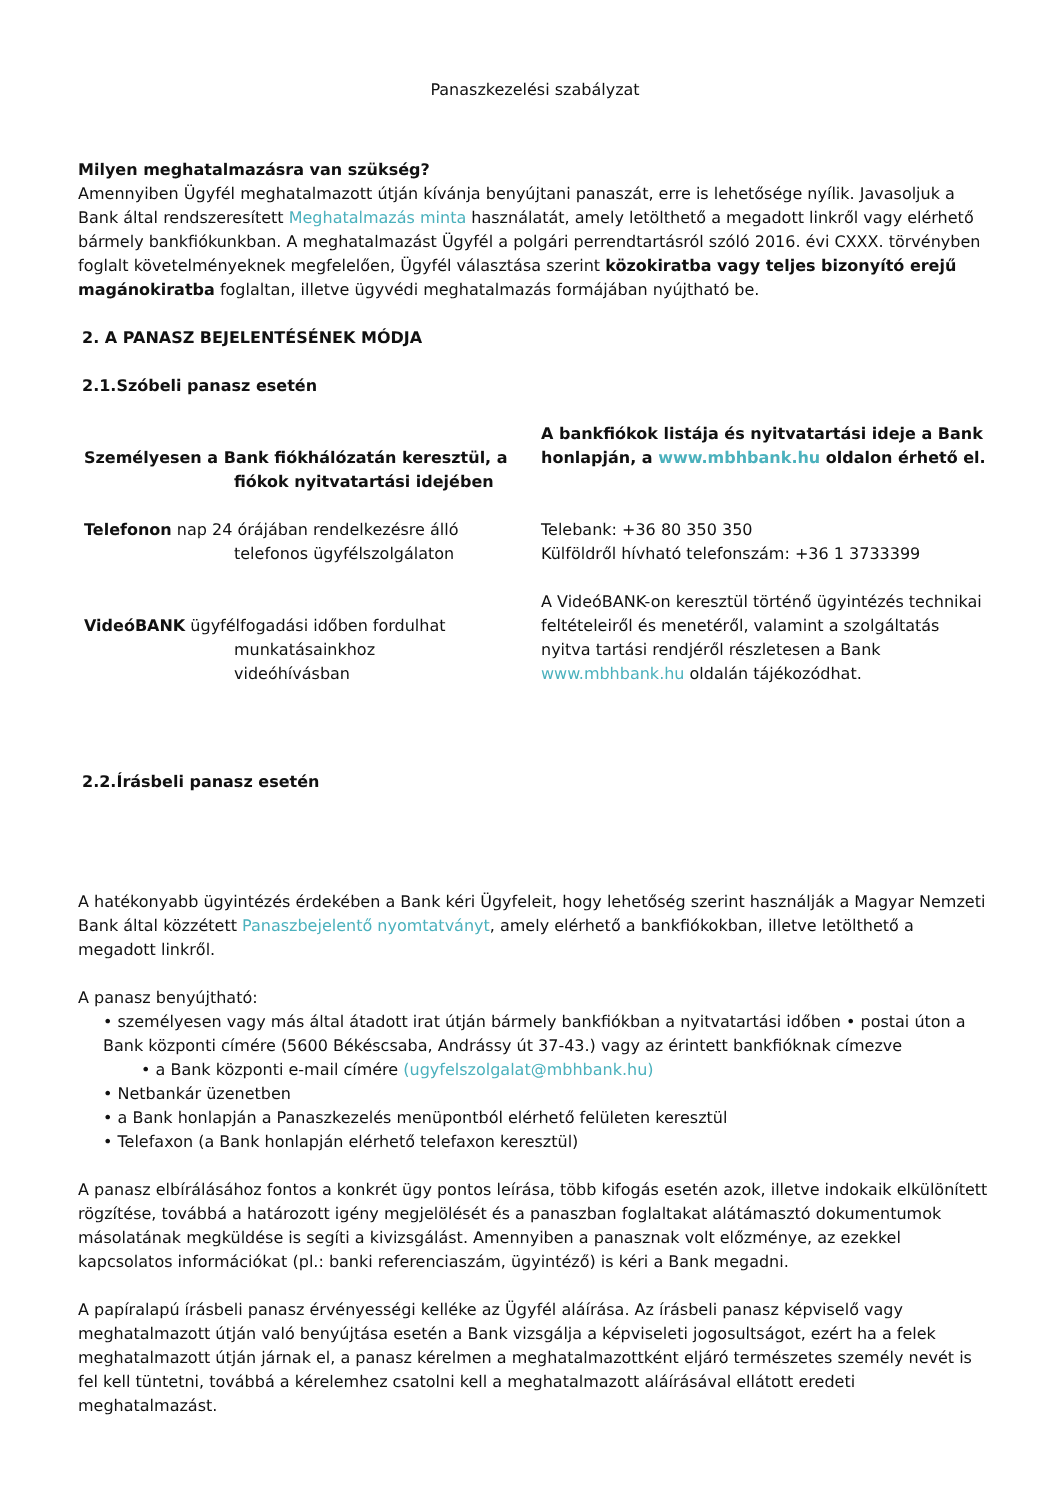Panaszkezelési szabályzat
Milyen meghatalmazásra van szükség?
Amennyiben Ügyfél meghatalmazott útján kívánja benyújtani panaszát, erre is lehetősége nyílik. Javasoljuk a Bank által rendszeresített Meghatalmazás minta használatát, amely letölthető a megadott linkről vagy elérhető bármely bankfiókunkban. A meghatalmazást Ügyfél a polgári perrendtartásról szóló 2016. évi CXXX. törvényben foglalt követelményeknek megfelelően, Ügyfél választása szerint közokiratba vagy teljes bizonyító erejű magánokiratba foglaltan, illetve ügyvédi meghatalmazás formájában nyújtható be.
2. A PANASZ BEJELENTÉSÉNEK MÓDJA
2.1.Szóbeli panasz esetén
| Személyesen a Bank fiókhálózatán keresztül, a fiókok nyitvatartási idejében | A bankfiókok listája és nyitvatartási ideje a Bank honlapján, a www.mbhbank.hu oldalon érhető el. |
| Telefonon nap 24 órájában rendelkezésre álló telefonos ügyfélszolgálaton | Telebank: +36 80 350 350 Külföldről hívható telefonszám: +36 1 3733399 |
| VideóBANK ügyfélfogadási időben fordulhat munkatásainkhoz videóhívásban | A VideóBANK-on keresztül történő ügyintézés technikai feltételeiről és menetéről, valamint a szolgáltatás nyitva tartási rendjéről részletesen a Bank www.mbhbank.hu oldalán tájékozódhat. |
2.2.Írásbeli panasz esetén
A hatékonyabb ügyintézés érdekében a Bank kéri Ügyfeleit, hogy lehetőség szerint használják a Magyar Nemzeti Bank által közzétett Panaszbejelentő nyomtatványt, amely elérhető a bankfiókokban, illetve letölthető a megadott linkről.
A panasz benyújtható:
• személyesen vagy más által átadott irat útján bármely bankfiókban a nyitvatartási időben • postai úton a Bank központi címére (5600 Békéscsaba, Andrássy út 37-43.) vagy az érintett bankfióknak címezve
• a Bank központi e-mail címére (ugyfelszolgalat@mbhbank.hu)
• Netbankár üzenetben
• a Bank honlapján a Panaszkezelés menüpontból elérhető felületen keresztül
• Telefaxon (a Bank honlapján elérhető telefaxon keresztül)
A panasz elbírálásához fontos a konkrét ügy pontos leírása, több kifogás esetén azok, illetve indokaik elkülönített rögzítése, továbbá a határozott igény megjelölését és a panaszban foglaltakat alátámasztó dokumentumok másolatának megküldése is segíti a kivizsgálást. Amennyiben a panasznak volt előzménye, az ezekkel kapcsolatos információkat (pl.: banki referenciaszám, ügyintéző) is kéri a Bank megadni.
A papíralapú írásbeli panasz érvényességi kelléke az Ügyfél aláírása. Az írásbeli panasz képviselő vagy meghatalmazott útján való benyújtása esetén a Bank vizsgálja a képviseleti jogosultságot, ezért ha a felek meghatalmazott útján járnak el, a panasz kérelmen a meghatalmazottként eljáró természetes személy nevét is fel kell tüntetni, továbbá a kérelemhez csatolni kell a meghatalmazott aláírásával ellátott eredeti meghatalmazást.